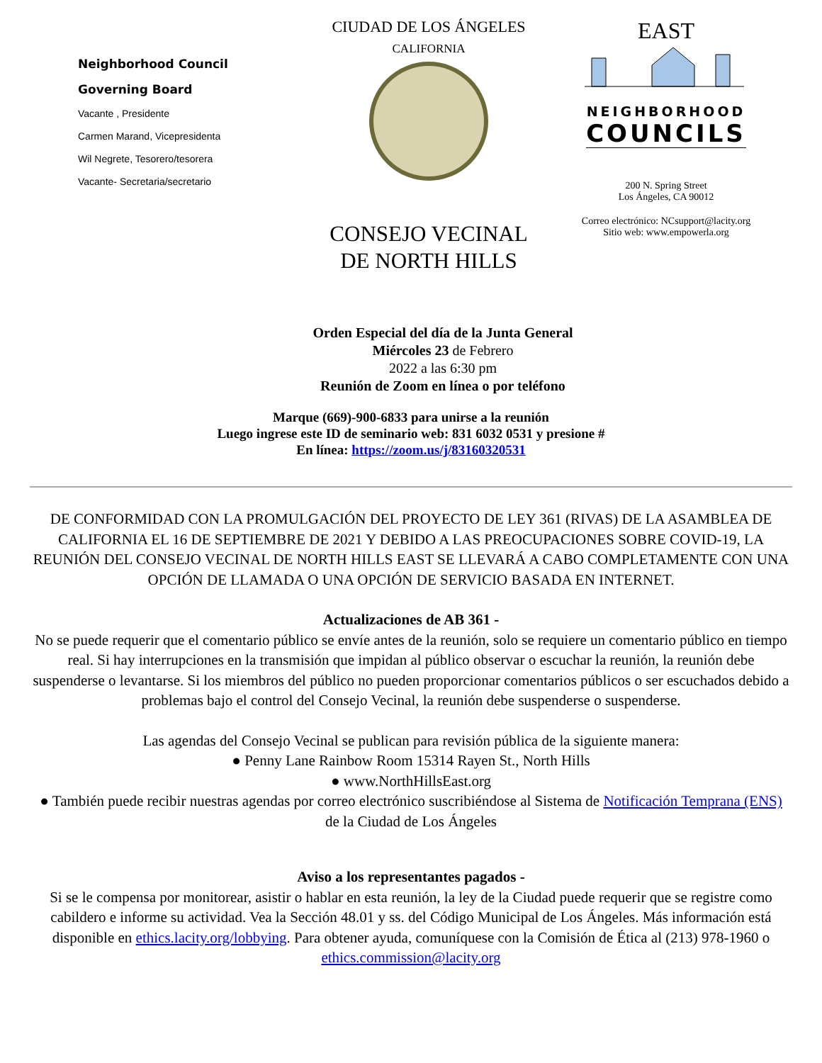Neighborhood Council
Governing Board
Vacante , Presidente
Carmen Marand, Vicepresidenta
Wil Negrete, Tesorero/tesorera
Vacante- Secretaria/secretario
CIUDAD DE LOS ÁNGELES
CALIFORNIA
CONSEJO VECINAL
DE NORTH HILLS
EAST
NEIGHBORHOOD
COUNCILS
200 N. Spring Street
Los Ángeles, CA 90012
Correo electrónico: NCsupport@lacity.org
Sitio web: www.empowerla.org
Orden Especial del día de la Junta General
Miércoles 23 de Febrero
2022 a las 6:30 pm
Reunión de Zoom en línea o por teléfono
Marque (669)-900-6833 para unirse a la reunión
Luego ingrese este ID de seminario web: 831 6032 0531 y presione #
En línea: https://zoom.us/j/83160320531
DE CONFORMIDAD CON LA PROMULGACIÓN DEL PROYECTO DE LEY 361 (RIVAS) DE LA ASAMBLEA DE CALIFORNIA EL 16 DE SEPTIEMBRE DE 2021 Y DEBIDO A LAS PREOCUPACIONES SOBRE COVID-19, LA REUNIÓN DEL CONSEJO VECINAL DE NORTH HILLS EAST SE LLEVARÁ A CABO COMPLETAMENTE CON UNA OPCIÓN DE LLAMADA O UNA OPCIÓN DE SERVICIO BASADA EN INTERNET.
Actualizaciones de AB 361 -
No se puede requerir que el comentario público se envíe antes de la reunión, solo se requiere un comentario público en tiempo real. Si hay interrupciones en la transmisión que impidan al público observar o escuchar la reunión, la reunión debe suspenderse o levantarse. Si los miembros del público no pueden proporcionar comentarios públicos o ser escuchados debido a problemas bajo el control del Consejo Vecinal, la reunión debe suspenderse o suspenderse.
Las agendas del Consejo Vecinal se publican para revisión pública de la siguiente manera:
● Penny Lane Rainbow Room 15314 Rayen St., North Hills
● www.NorthHillsEast.org
● También puede recibir nuestras agendas por correo electrónico suscribiéndose al Sistema de Notificación Temprana (ENS) de la Ciudad de Los Ángeles
Aviso a los representantes pagados -
Si se le compensa por monitorear, asistir o hablar en esta reunión, la ley de la Ciudad puede requerir que se registre como cabildero e informe su actividad. Vea la Sección 48.01 y ss. del Código Municipal de Los Ángeles. Más información está disponible en ethics.lacity.org/lobbying. Para obtener ayuda, comuníquese con la Comisión de Ética al (213) 978-1960 o ethics.commission@lacity.org